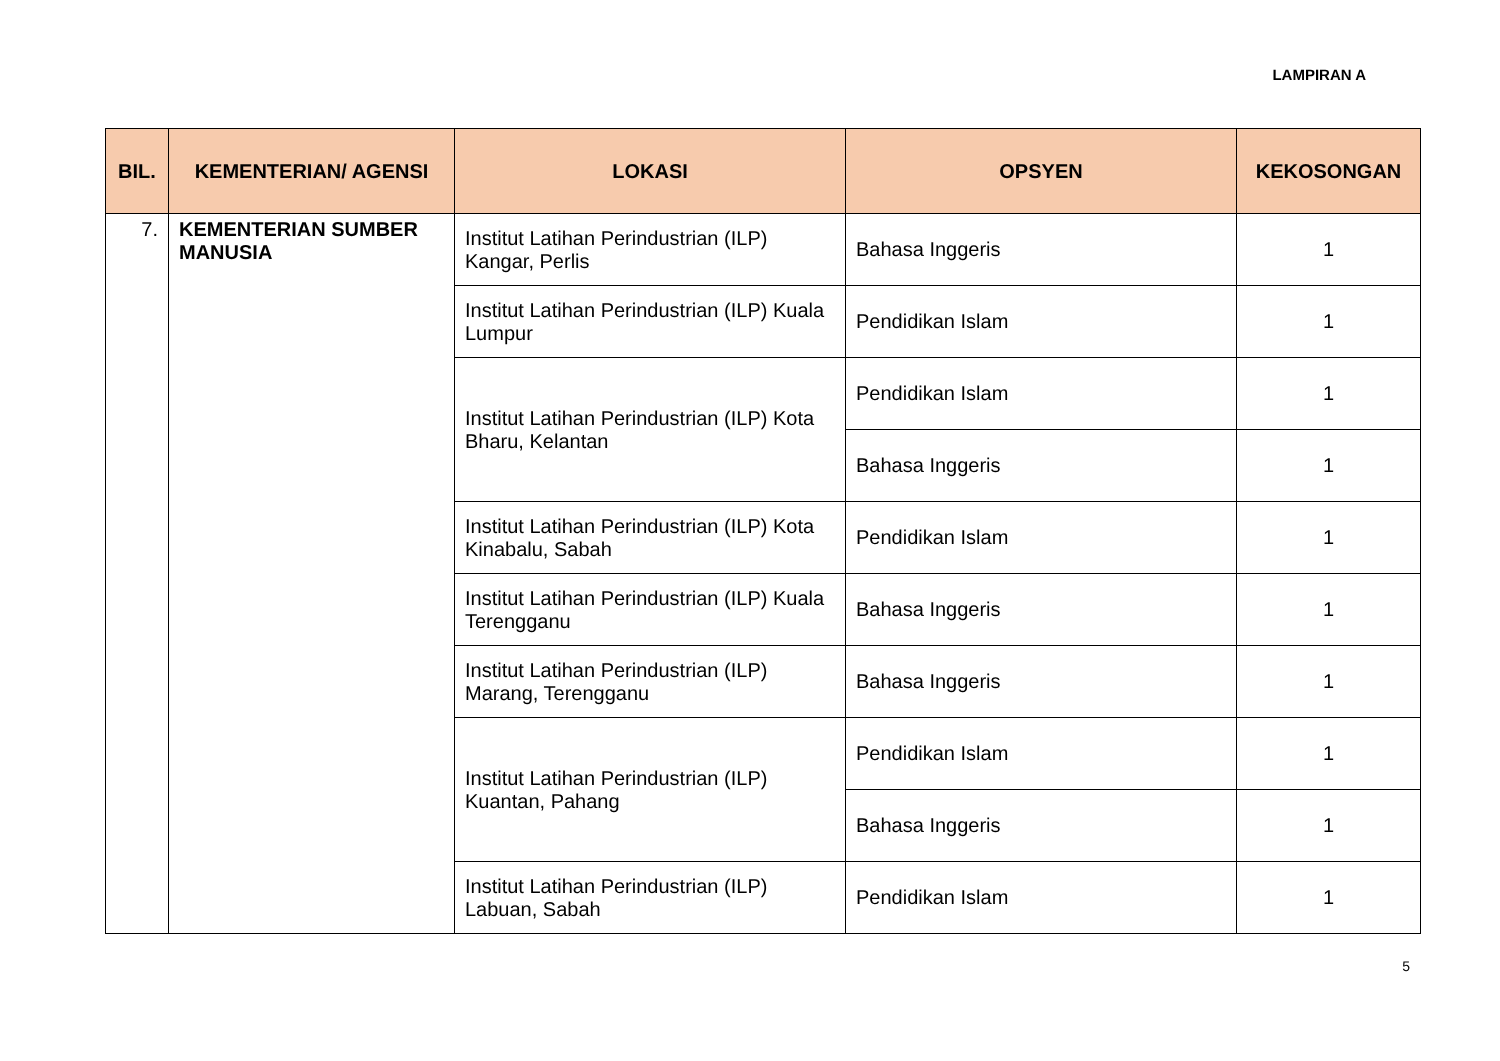LAMPIRAN A
| BIL. | KEMENTERIAN/ AGENSI | LOKASI | OPSYEN | KEKOSONGAN |
| --- | --- | --- | --- | --- |
| 7. | KEMENTERIAN SUMBER MANUSIA | Institut Latihan Perindustrian (ILP) Kangar, Perlis | Bahasa Inggeris | 1 |
| | | Institut Latihan Perindustrian (ILP) Kuala Lumpur | Pendidikan Islam | 1 |
| | | Institut Latihan Perindustrian (ILP) Kota Bharu, Kelantan | Pendidikan Islam | 1 |
| | | | Bahasa Inggeris | 1 |
| | | Institut Latihan Perindustrian (ILP) Kota Kinabalu, Sabah | Pendidikan Islam | 1 |
| | | Institut Latihan Perindustrian (ILP) Kuala Terengganu | Bahasa Inggeris | 1 |
| | | Institut Latihan Perindustrian (ILP) Marang, Terengganu | Bahasa Inggeris | 1 |
| | | Institut Latihan Perindustrian (ILP) Kuantan, Pahang | Pendidikan Islam | 1 |
| | | | Bahasa Inggeris | 1 |
| | | Institut Latihan Perindustrian (ILP) Labuan, Sabah | Pendidikan Islam | 1 |
5